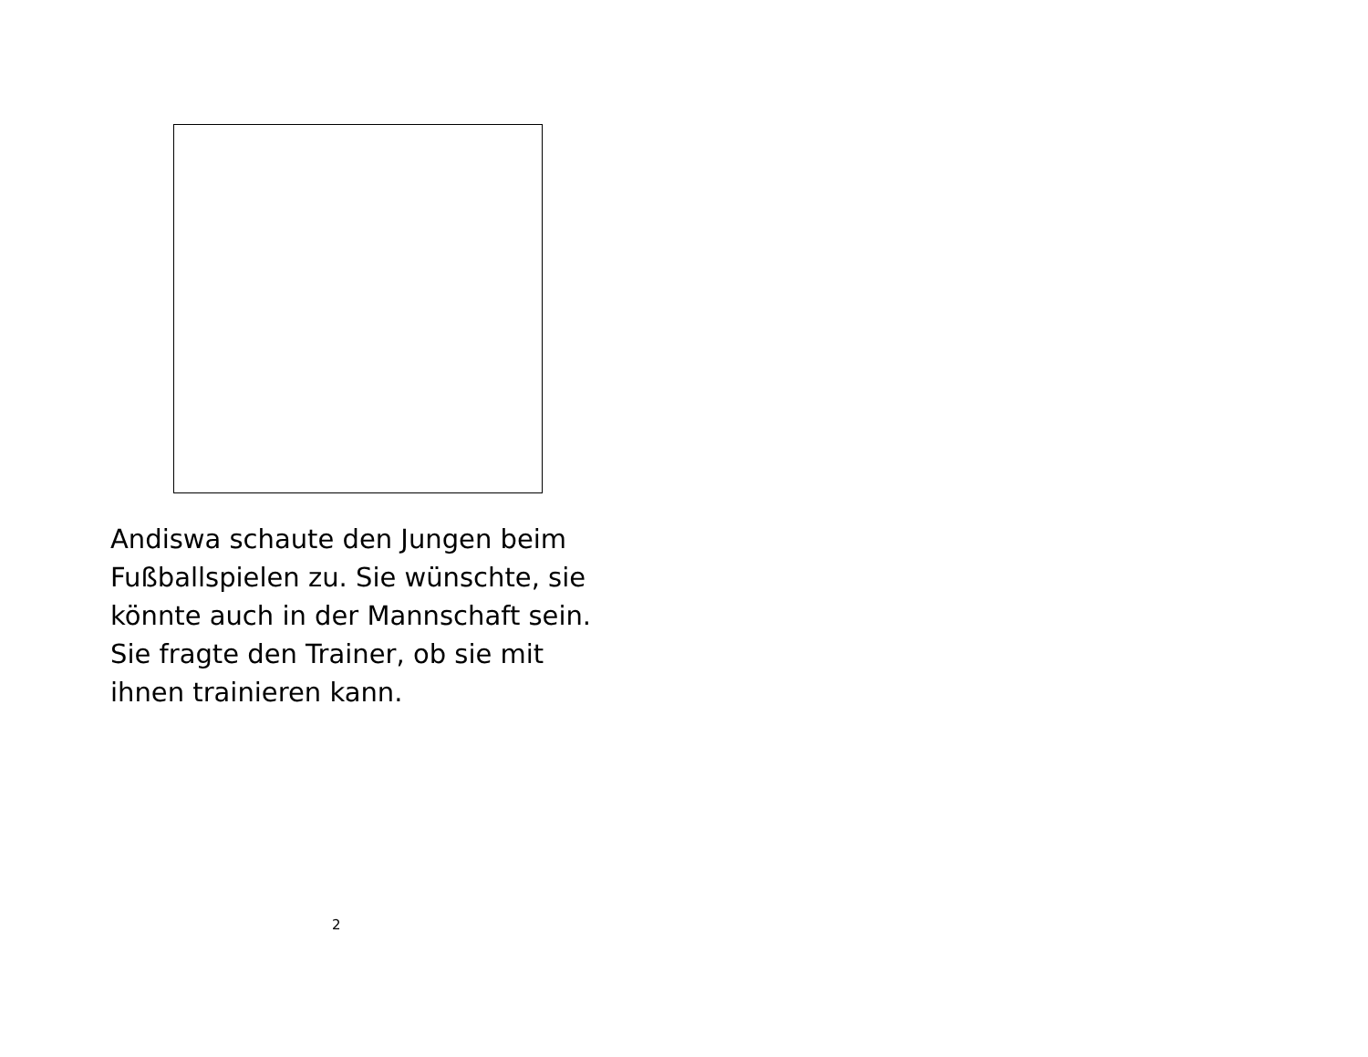Andiswa schaute den Jungen beim Fußballspielen zu. Sie wünschte, sie könnte auch in der Mannschaft sein. Sie fragte den Trainer, ob sie mit ihnen trainieren kann.
2